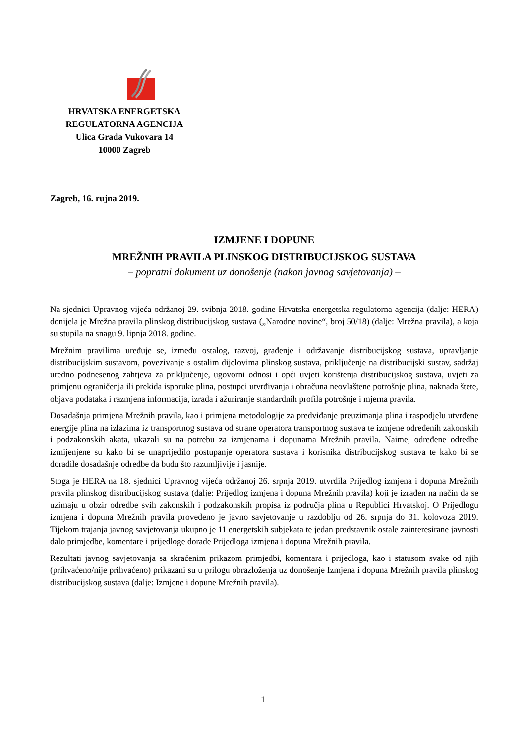HRVATSKA ENERGETSKA
REGULATORNA AGENCIJA
Ulica Grada Vukovara 14
10000 Zagreb
Zagreb, 16. rujna 2019.
IZMJENE I DOPUNE
MREŽNIH PRAVILA PLINSKOG DISTRIBUCIJSKOG SUSTAVA
– popratni dokument uz donošenje (nakon javnog savjetovanja) –
Na sjednici Upravnog vijeća održanoj 29. svibnja 2018. godine Hrvatska energetska regulatorna agencija (dalje: HERA) donijela je Mrežna pravila plinskog distribucijskog sustava („Narodne novine“, broj 50/18) (dalje: Mrežna pravila), a koja su stupila na snagu 9. lipnja 2018. godine.
Mrežnim pravilima uređuje se, između ostalog, razvoj, građenje i održavanje distribucijskog sustava, upravljanje distribucijskim sustavom, povezivanje s ostalim dijelovima plinskog sustava, priključenje na distribucijski sustav, sadržaj uredno podnesenog zahtjeva za priključenje, ugovorni odnosi i opći uvjeti korištenja distribucijskog sustava, uvjeti za primjenu ograničenja ili prekida isporuke plina, postupci utvrđivanja i obračuna neovlaštene potrošnje plina, naknada štete, objava podataka i razmjena informacija, izrada i ažuriranje standardnih profila potrošnje i mjerna pravila.
Dosadašnja primjena Mrežnih pravila, kao i primjena metodologije za predviđanje preuzimanja plina i raspodjelu utvrđene energije plina na izlazima iz transportnog sustava od strane operatora transportnog sustava te izmjene određenih zakonskih i podzakonskih akata, ukazali su na potrebu za izmjenama i dopunama Mrežnih pravila. Naime, određene odredbe izmijenjene su kako bi se unaprijedilo postupanje operatora sustava i korisnika distribucijskog sustava te kako bi se doradile dosadašnje odredbe da budu što razumljivije i jasnije.
Stoga je HERA na 18. sjednici Upravnog vijeća održanoj 26. srpnja 2019. utvrdila Prijedlog izmjena i dopuna Mrežnih pravila plinskog distribucijskog sustava (dalje: Prijedlog izmjena i dopuna Mrežnih pravila) koji je izrađen na način da se uzimaju u obzir odredbe svih zakonskih i podzakonskih propisa iz područja plina u Republici Hrvatskoj. O Prijedlogu izmjena i dopuna Mrežnih pravila provedeno je javno savjetovanje u razdoblju od 26. srpnja do 31. kolovoza 2019. Tijekom trajanja javnog savjetovanja ukupno je 11 energetskih subjekata te jedan predstavnik ostale zainteresirane javnosti dalo primjedbe, komentare i prijedloge dorade Prijedloga izmjena i dopuna Mrežnih pravila.
Rezultati javnog savjetovanja sa skraćenim prikazom primjedbi, komentara i prijedloga, kao i statusom svake od njih (prihvaćeno/nije prihvaćeno) prikazani su u prilogu obrazloženja uz donošenje Izmjena i dopuna Mrežnih pravila plinskog distribucijskog sustava (dalje: Izmjene i dopune Mrežnih pravila).
1